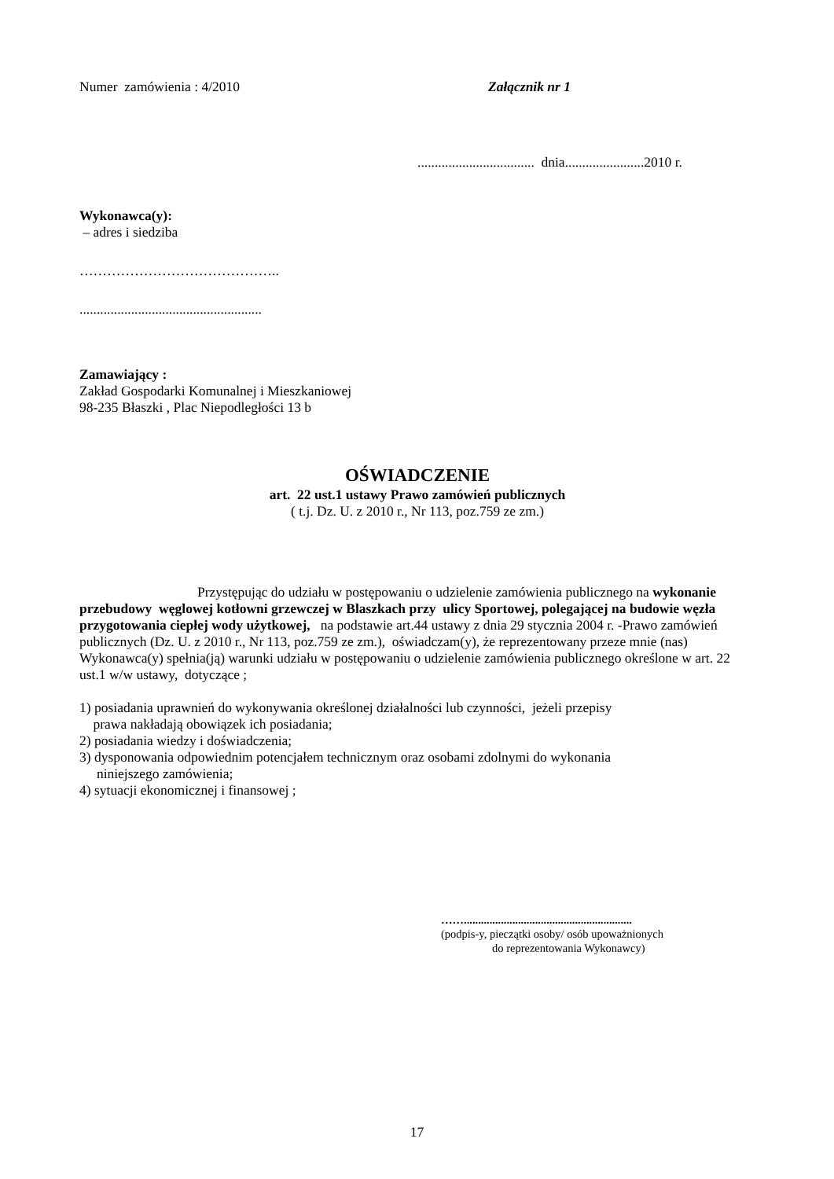Numer zamówienia : 4/2010 Załącznik nr 1
.................................. dnia.......................2010 r.
Wykonawca(y):
– adres i siedziba
……………………………………..
.....................................................
Zamawiający :
Zakład Gospodarki Komunalnej i Mieszkaniowej
98-235 Błaszki , Plac Niepodległości 13 b
OŚWIADCZENIE
art. 22 ust.1 ustawy Prawo zamówień publicznych
( t.j. Dz. U. z 2010 r., Nr 113, poz.759 ze zm.)
Przystępując do udziału w postępowaniu o udzielenie zamówienia publicznego na wykonanie przebudowy węglowej kotłowni grzewczej w Blaszkach przy ulicy Sportowej, polegającej na budowie węzła przygotowania ciepłej wody użytkowej, na podstawie art.44 ustawy z dnia 29 stycznia 2004 r. -Prawo zamówień publicznych (Dz. U. z 2010 r., Nr 113, poz.759 ze zm.), oświadczam(y), że reprezentowany przeze mnie (nas) Wykonawca(y) spełnia(ją) warunki udziału w postępowaniu o udzielenie zamówienia publicznego określone w art. 22 ust.1 w/w ustawy, dotyczące ;
1) posiadania uprawnień do wykonywania określonej działalności lub czynności, jeżeli przepisy
prawa nakładają obowiązek ich posiadania;
2) posiadania wiedzy i doświadczenia;
3) dysponowania odpowiednim potencjałem technicznym oraz osobami zdolnymi do wykonania
niniejszego zamówienia;
4) sytuacji ekonomicznej i finansowej ;
……...........................................................
(podpis-y, pieczątki osoby/ osób upoważnionych
do reprezentowania Wykonawcy)
17